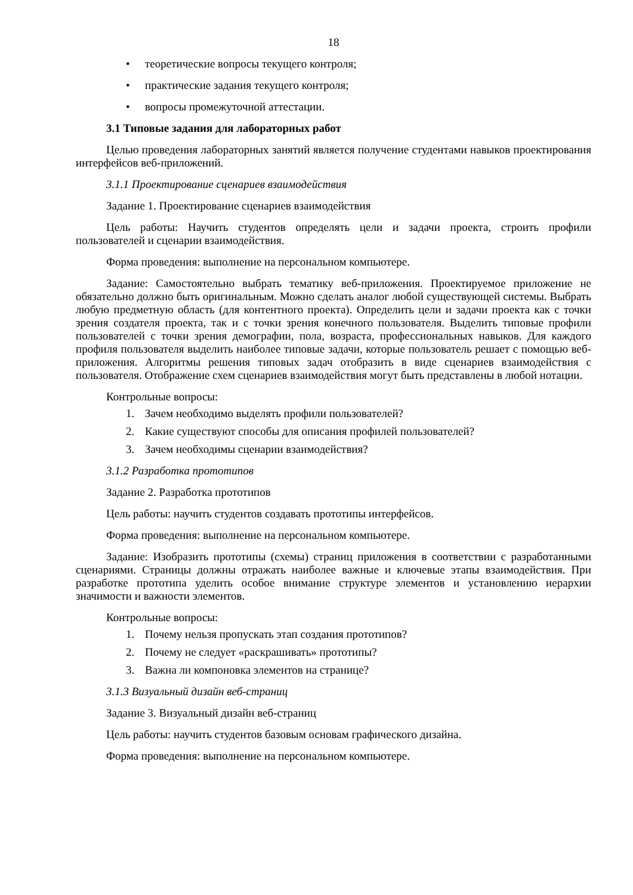18
• теоретические вопросы текущего контроля;
• практические задания текущего контроля;
• вопросы промежуточной аттестации.
3.1 Типовые задания для лабораторных работ
Целью проведения лабораторных занятий является получение студентами навыков проектирования интерфейсов веб-приложений.
3.1.1 Проектирование сценариев взаимодействия
Задание 1. Проектирование сценариев взаимодействия
Цель работы: Научить студентов определять цели и задачи проекта, строить профили пользователей и сценарии взаимодействия.
Форма проведения: выполнение на персональном компьютере.
Задание: Самостоятельно выбрать тематику веб-приложения. Проектируемое приложение не обязательно должно быть оригинальным. Можно сделать аналог любой существующей системы. Выбрать любую предметную область (для контентного проекта). Определить цели и задачи проекта как с точки зрения создателя проекта, так и с точки зрения конечного пользователя. Выделить типовые профили пользователей с точки зрения демографии, пола, возраста, профессиональных навыков. Для каждого профиля пользователя выделить наиболее типовые задачи, которые пользователь решает с помощью веб-приложения. Алгоритмы решения типовых задач отобразить в виде сценариев взаимодействия с пользователя. Отображение схем сценариев взаимодействия могут быть представлены в любой нотации.
Контрольные вопросы:
1. Зачем необходимо выделять профили пользователей?
2. Какие существуют способы для описания профилей пользователей?
3. Зачем необходимы сценарии взаимодействия?
3.1.2 Разработка прототипов
Задание 2. Разработка прототипов
Цель работы: научить студентов создавать прототипы интерфейсов.
Форма проведения: выполнение на персональном компьютере.
Задание: Изобразить прототипы (схемы) страниц приложения в соответствии с разработанными сценариями. Страницы должны отражать наиболее важные и ключевые этапы взаимодействия. При разработке прототипа уделить особое внимание структуре элементов и установлению иерархии значимости и важности элементов.
Контрольные вопросы:
1. Почему нельзя пропускать этап создания прототипов?
2. Почему не следует «раскрашивать» прототипы?
3. Важна ли компоновка элементов на странице?
3.1.3 Визуальный дизайн веб-страниц
Задание 3. Визуальный дизайн веб-страниц
Цель работы: научить студентов базовым основам графического дизайна.
Форма проведения: выполнение на персональном компьютере.